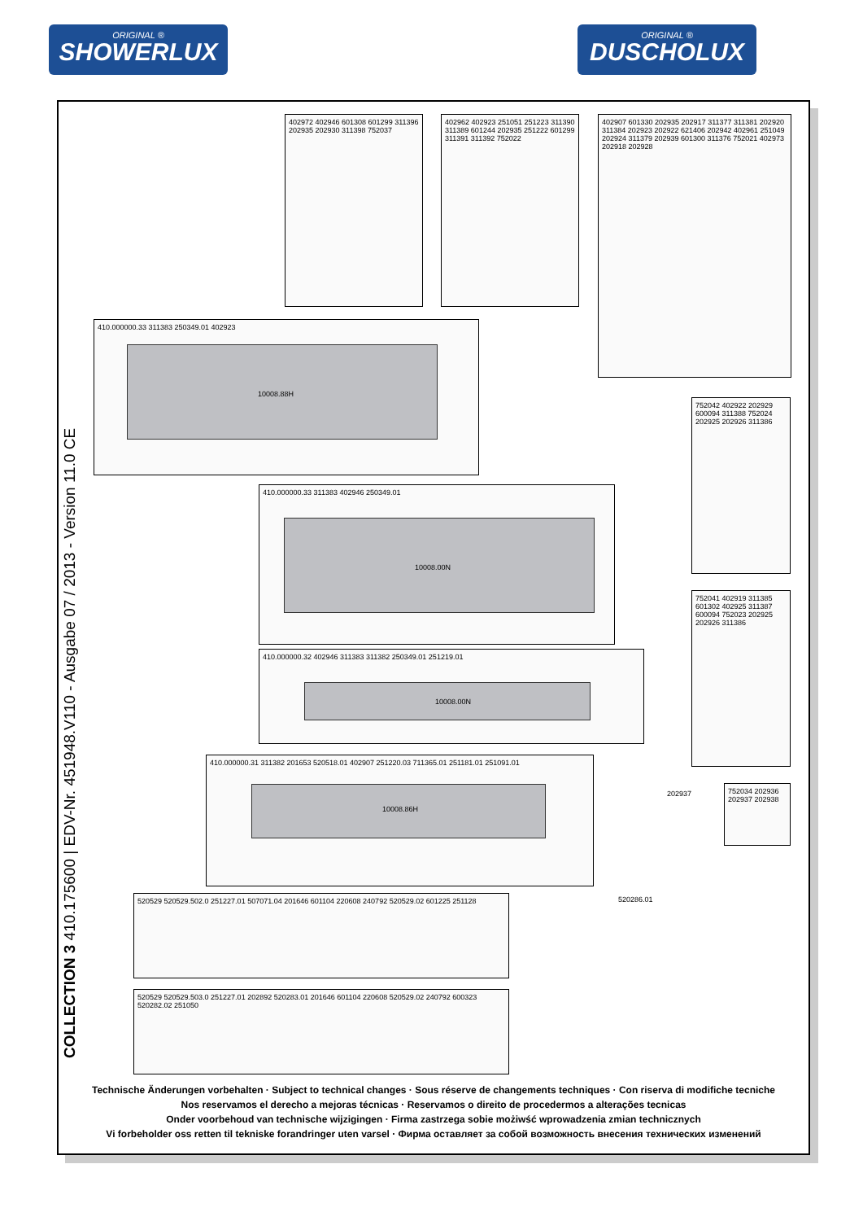ORIGINAL ®
SHOWERLUX
ORIGINAL ®
DUSCHOLUX
COLLECTION 3 410.175600 | EDV-Nr. 451948.V110 - Ausgabe 07 / 2013 - Version 11.0 CE
402972 402946 601308 601299 311396 202935 202930 311398 752037
402962 402923 251051 251223 311390 311389 601244 202935 251222 601299 311391 311392 752022
402907 601330 202935 202917 311377 311381 202920 311384 202923 202922 621406 202942 402961 251049 202924 311379 202939 601300 311376 752021 402973 202918 202928
410.000000.33 311383 250349.01 402923
10008.88H
410.000000.33 311383 402946 250349.01
10008.00N
410.000000.32 402946 311383 311382 250349.01 251219.01
10008.00N
410.000000.31 311382 201653 520518.01 402907 251220.03 711365.01 251181.01 251091.01
10008.86H
520529 520529.502.0 251227.01 507071.04 201646 601104 220608 240792 520529.02 601225 251128
520529 520529.503.0 251227.01 202892 520283.01 201646 601104 220608 520529.02 240792 600323 520282.02 251050
752042 402922 202929 600094 311388 752024 202925 202926 311386
752041 402919 311385 601302 402925 311387 600094 752023 202925 202926 311386
752034 202936 202937 202938
202937
520286.01
Technische Änderungen vorbehalten · Subject to technical changes · Sous réserve de changements techniques · Con riserva di modifiche tecniche
Nos reservamos el derecho a mejoras técnicas · Reservamos o direito de procedermos a alterações tecnicas
Onder voorbehoud van technische wijzigingen · Firma zastrzega sobie możiwść wprowadzenia zmian technicznych
Vi forbeholder oss retten til tekniske forandringer uten varsel · Фирма оставляет за собой возможность внесения технических изменений